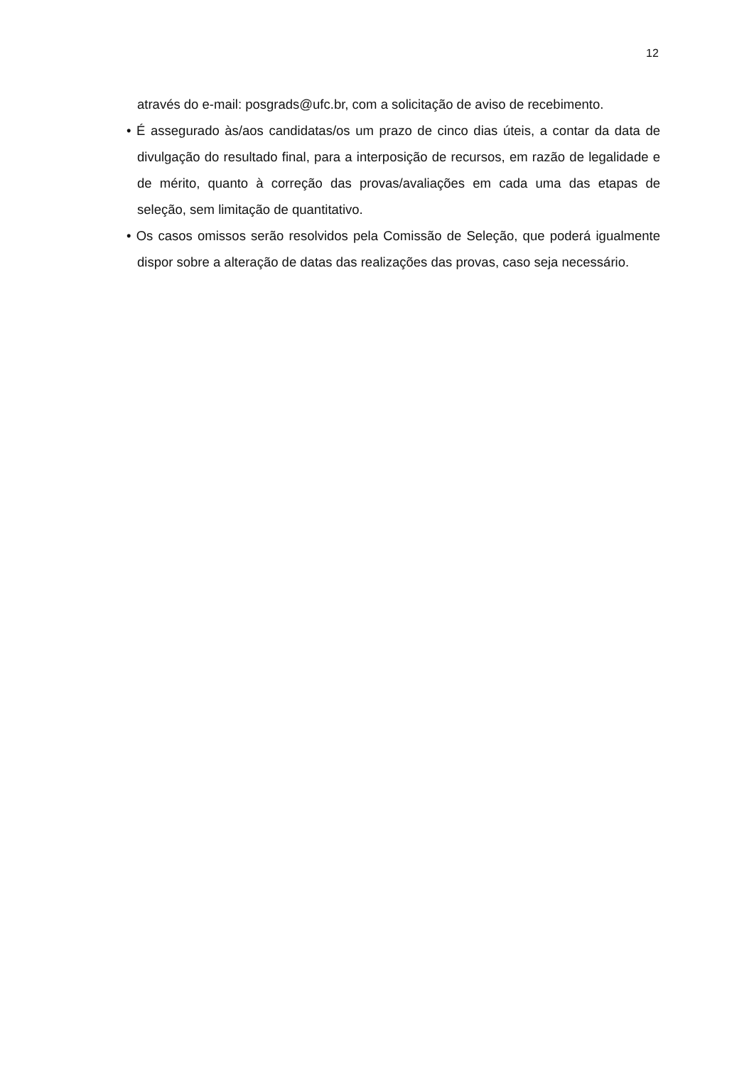12
através do e-mail: posgrads@ufc.br, com a solicitação de aviso de recebimento.
• É assegurado às/aos candidatas/os um prazo de cinco dias úteis, a contar da data de divulgação do resultado final, para a interposição de recursos, em razão de legalidade e de mérito, quanto à correção das provas/avaliações em cada uma das etapas de seleção, sem limitação de quantitativo.
• Os casos omissos serão resolvidos pela Comissão de Seleção, que poderá igualmente dispor sobre a alteração de datas das realizações das provas, caso seja necessário.